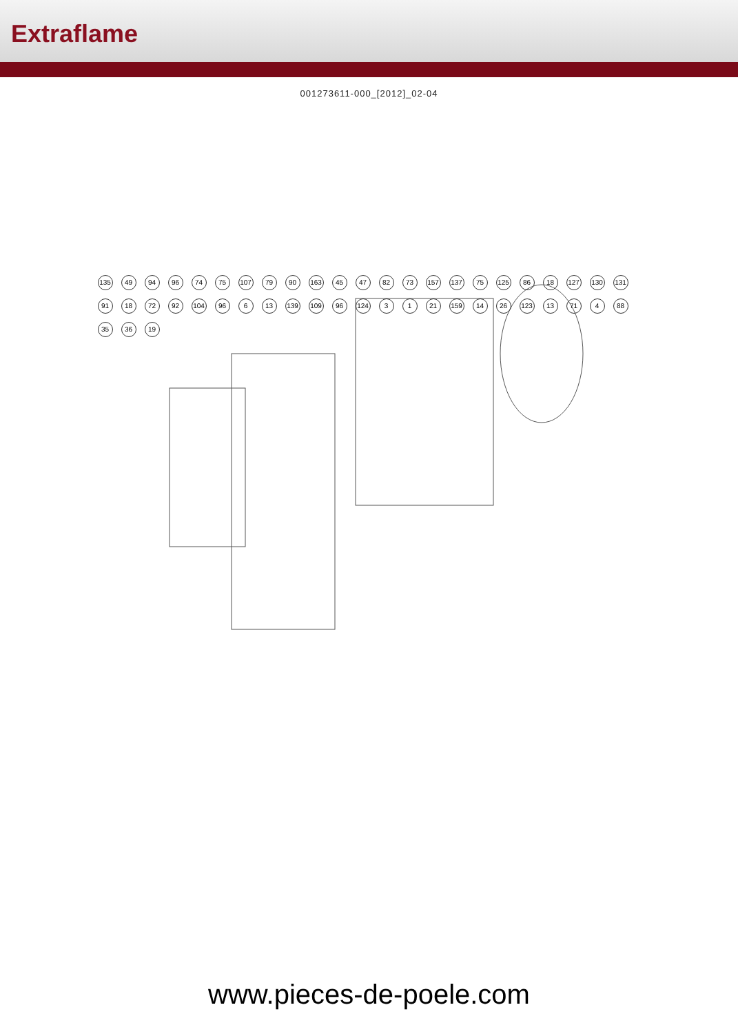Extraflame
001273611-000_[2012]_02-04
135 49 94 96 74 75 107 79 90 163 45 47 82 73 157 137 75 125 86 18 127 130 131 91 18 72 92 104 96 6 13 139 109 96 124 3 1 21 159 14 26 123 13 71 4 88 35 36 19
www.pieces-de-poele.com